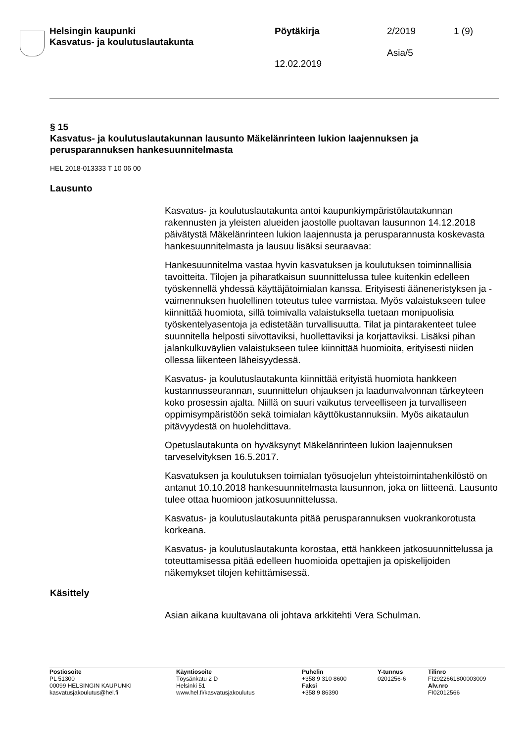Helsingin kaupunki
Kasvatus- ja koulutuslautakunta
Pöytäkirja 2/2019 1 (9)
Asia/5
12.02.2019
§ 15
Kasvatus- ja koulutuslautakunnan lausunto Mäkelänrinteen lukion laajennuksen ja perusparannuksen hankesuunnitelmasta
HEL 2018-013333 T 10 06 00
Lausunto
Kasvatus- ja koulutuslautakunta antoi kaupunkiympäristölautakunnan rakennusten ja yleisten alueiden jaostolle puoltavan lausunnon 14.12.2018 päivätystä Mäkelänrinteen lukion laajennusta ja perusparannusta koskevasta hankesuunnitelmasta ja lausuu lisäksi seuraavaa:
Hankesuunnitelma vastaa hyvin kasvatuksen ja koulutuksen toiminnallisia tavoitteita. Tilojen ja piharatkaisun suunnittelussa tulee kuitenkin edelleen työskennellä yhdessä käyttäjätoimialan kanssa. Erityisesti ääneneristyksen ja -vaimennuksen huolellinen toteutus tulee varmistaa. Myös valaistukseen tulee kiinnittää huomiota, sillä toimivalla valaistuksella tuetaan monipuolisia työskentelyasentoja ja edistetään turvallisuutta. Tilat ja pintarakenteet tulee suunnitella helposti siivottaviksi, huollettaviksi ja korjattaviksi. Lisäksi pihan jalankulkuväylien valaistukseen tulee kiinnittää huomioita, erityisesti niiden ollessa liikenteen läheisyydessä.
Kasvatus- ja koulutuslautakunta kiinnittää erityistä huomiota hankkeen kustannusseurannan, suunnittelun ohjauksen ja laadunvalvonnan tärkeyteen koko prosessin ajalta. Niillä on suuri vaikutus terveelliseen ja turvalliseen oppimisympäristöön sekä toimialan käyttökustannuksiin. Myös aikataulun pitävyydestä on huolehdittava.
Opetuslautakunta on hyväksynyt Mäkelänrinteen lukion laajennuksen tarveselvityksen 16.5.2017.
Kasvatuksen ja koulutuksen toimialan työsuojelun yhteistoimintahenkilöstö on antanut 10.10.2018 hankesuunnitelmasta lausunnon, joka on liitteenä. Lausunto tulee ottaa huomioon jatkosuunnittelussa.
Kasvatus- ja koulutuslautakunta pitää perusparannuksen vuokrankorotusta korkeana.
Kasvatus- ja koulutuslautakunta korostaa, että hankkeen jatkosuunnittelussa ja toteuttamisessa pitää edelleen huomioida opettajien ja opiskelijoiden näkemykset tilojen kehittämisessä.
Käsittely
Asian aikana kuultavana oli johtava arkkitehti Vera Schulman.
Postiosoite
PL 51300
00099 HELSINGIN KAUPUNKI
kasvatusjakoulutus@hel.fi
Käyntiosoite
Töysänkatu 2 D
Helsinki 51
www.hel.fi/kasvatusjakoulutus
Puhelin
+358 9 310 8600
Faksi
+358 9 86390
Y-tunnus
0201256-6
Tilinro
FI2922661800003009
Alv.nro
FI02012566